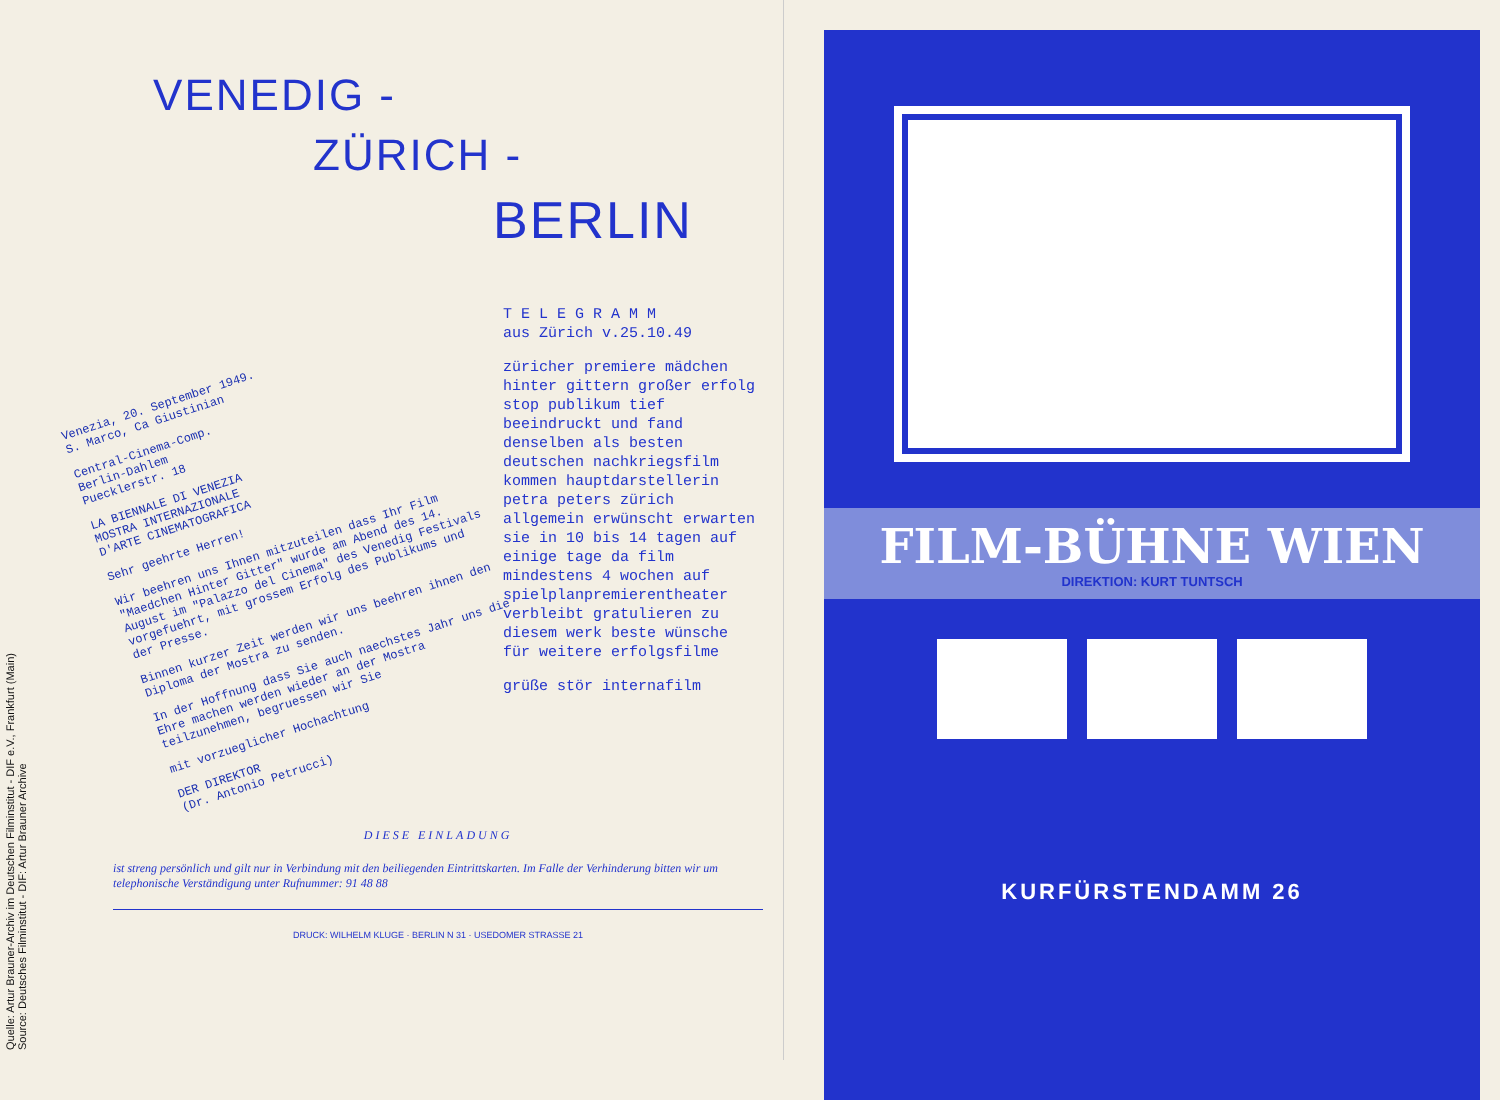Quelle: Artur Brauner-Archiv im Deutschen Filminstitut - DIF e.V., Frankfurt (Main)
Source: Deutsches Filminstitut - DIF: Artur Brauner Archive
VENEDIG -
ZÜRICH -
BERLIN
Venezia, 20. September 1949.
S. Marco, Ca Giustinian
Central-Cinema-Comp.
Berlin-Dahlem
Puecklerstr. 18
LA BIENNALE DI VENEZIA
MOSTRA INTERNAZIONALE
D'ARTE CINEMATOGRAFICA
Sehr geehrte Herren!
Wir beehren uns Ihnen mitzuteilen dass Ihr Film "Maedchen Hinter Gitter" wurde am Abend des 14. August im "Palazzo del Cinema" des Venedig Festivals vorgefuehrt, mit grossem Erfolg des Publikums und der Presse.
Binnen kurzer Zeit werden wir uns beehren ihnen den Diploma der Mostra zu senden.
In der Hoffnung dass Sie auch naechstes Jahr uns die Ehre machen werden wieder an der Mostra teilzunehmen, begruessen wir Sie
mit vorzueglicher Hochachtung
DER DIREKTOR
(Dr. Antonio Petrucci)
T E L E G R A M M
aus Zürich v.25.10.49
züricher premiere mädchen hinter gittern großer erfolg stop publikum tief beeindruckt und fand denselben als besten deutschen nachkriegsfilm kommen hauptdarstellerin petra peters zürich allgemein erwünscht erwarten sie in 10 bis 14 tagen auf einige tage da film mindestens 4 wochen auf spielplanpremierentheater verbleibt gratulieren zu diesem werk beste wünsche für weitere erfolgsfilme
grüße stör internafilm
DIESE EINLADUNG
ist streng persönlich und gilt nur in Verbindung mit den beiliegenden Eintrittskarten. Im Falle der Verhinderung bitten wir um telephonische Verständigung unter Rufnummer: 91 48 88
DRUCK: WILHELM KLUGE · BERLIN N 31 · USEDOMER STRASSE 21
FILM-BÜHNE WIEN
DIREKTION: KURT TUNTSCH
KURFÜRSTENDAMM 26